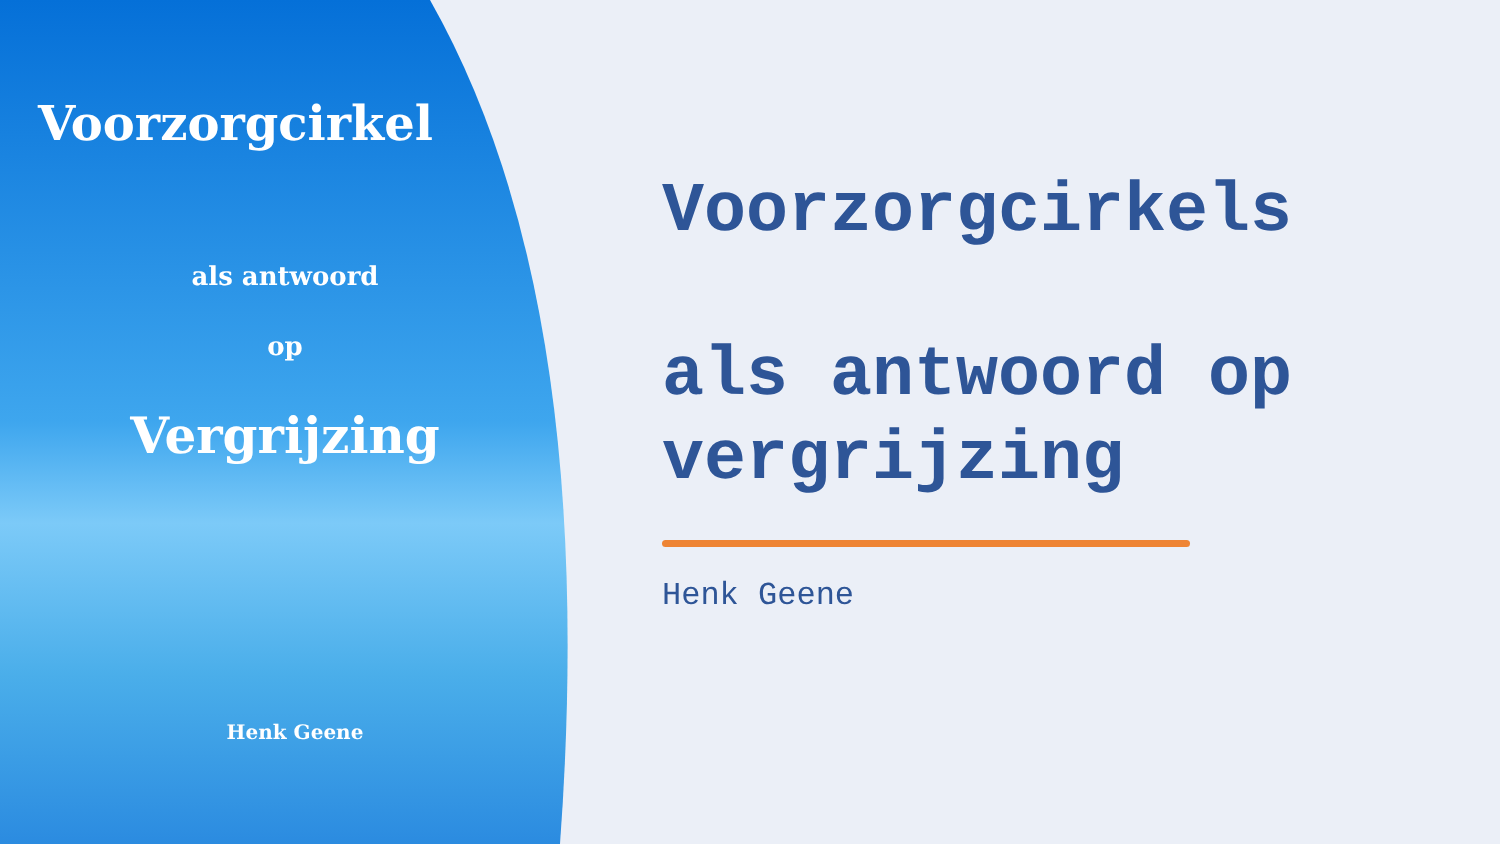Voorzorgcirkel
als antwoord
op
Vergrijzing
Henk Geene
Voorzorgcirkels
als antwoord op
vergrijzing
Henk Geene